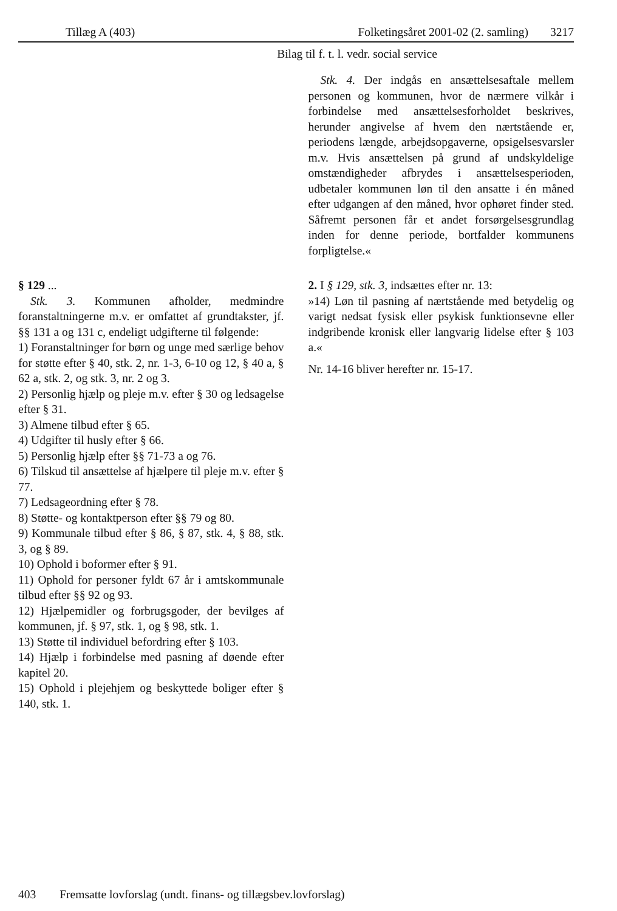Tillæg A (403) Folketingsåret 2001-02 (2. samling) 3217
Bilag til f. t. l. vedr. social service
Stk. 4. Der indgås en ansættelsesaftale mellem personen og kommunen, hvor de nærmere vilkår i forbindelse med ansættelsesforholdet beskrives, herunder angivelse af hvem den nærtstående er, periodens længde, arbejdsopgaverne, opsigelsesvarsler m.v. Hvis ansættelsen på grund af undskyldelige omstændigheder afbrydes i ansættelsesperioden, udbetaler kommunen løn til den ansatte i én måned efter udgangen af den måned, hvor ophøret finder sted. Såfremt personen får et andet forsørgelsesgrundlag inden for denne periode, bortfalder kommunens forpligtelse.«
§ 129 ...
Stk. 3. Kommunen afholder, medmindre foranstaltningerne m.v. er omfattet af grundtakster, jf. §§ 131 a og 131 c, endeligt udgifterne til følgende:
1) Foranstaltninger for børn og unge med særlige behov for støtte efter § 40, stk. 2, nr. 1-3, 6-10 og 12, § 40 a, § 62 a, stk. 2, og stk. 3, nr. 2 og 3.
2) Personlig hjælp og pleje m.v. efter § 30 og ledsagelse efter § 31.
3) Almene tilbud efter § 65.
4) Udgifter til husly efter § 66.
5) Personlig hjælp efter §§ 71-73 a og 76.
6) Tilskud til ansættelse af hjælpere til pleje m.v. efter § 77.
7) Ledsageordning efter § 78.
8) Støtte- og kontaktperson efter §§ 79 og 80.
9) Kommunale tilbud efter § 86, § 87, stk. 4, § 88, stk. 3, og § 89.
10) Ophold i boformer efter § 91.
11) Ophold for personer fyldt 67 år i amtskommunale tilbud efter §§ 92 og 93.
12) Hjælpemidler og forbrugsgoder, der bevilges af kommunen, jf. § 97, stk. 1, og § 98, stk. 1.
13) Støtte til individuel befordring efter § 103.
14) Hjælp i forbindelse med pasning af døende efter kapitel 20.
15) Ophold i plejehjem og beskyttede boliger efter § 140, stk. 1.
2. I § 129, stk. 3, indsættes efter nr. 13:
»14) Løn til pasning af nærtstående med betydelig og varigt nedsat fysisk eller psykisk funktionsevne eller indgribende kronisk eller langvarig lidelse efter § 103 a.«
Nr. 14-16 bliver herefter nr. 15-17.
403 Fremsatte lovforslag (undt. finans- og tillægsbev.lovforslag)